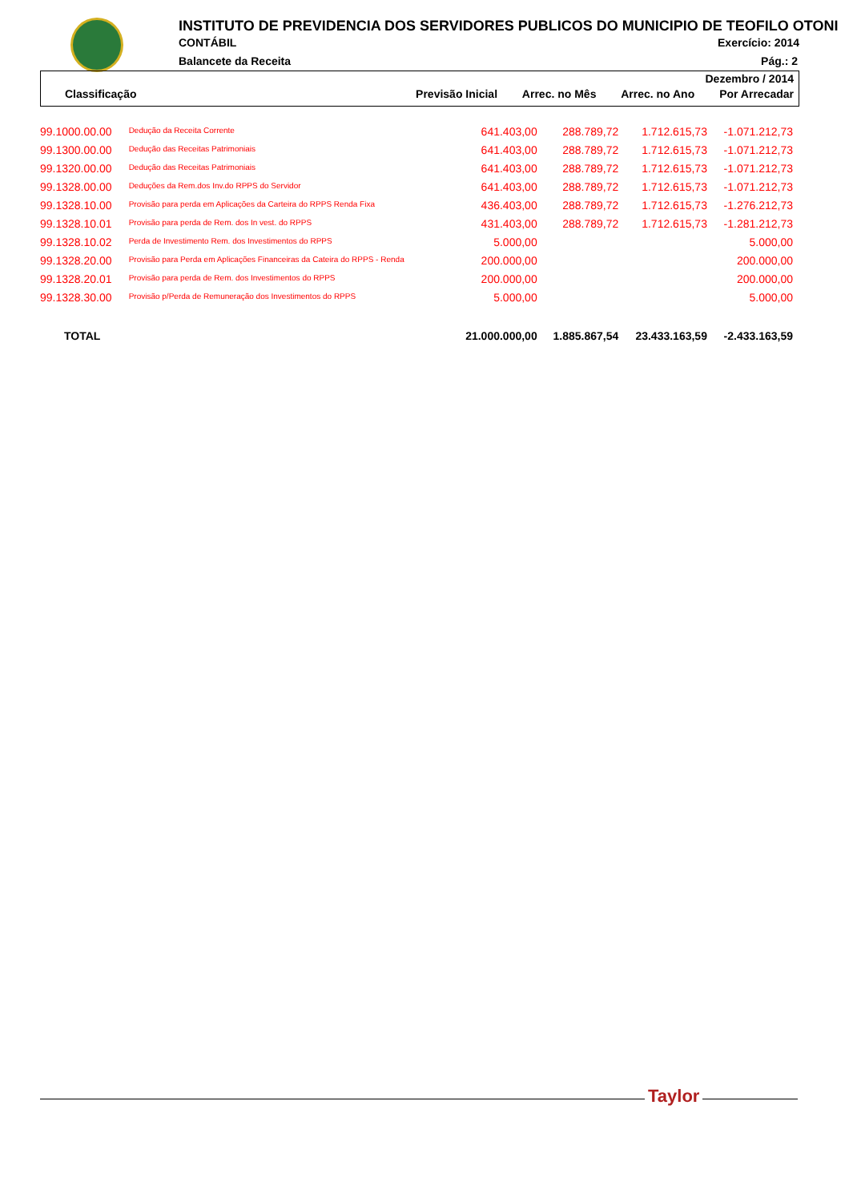INSTITUTO DE PREVIDENCIA DOS SERVIDORES PUBLICOS DO MUNICIPIO DE TEOFILO OTONI
CONTÁBIL Exercício: 2014
Balancete da Receita Pág.: 2
Dezembro / 2014
| Classificação | Previsão Inicial | Arrec. no Mês | Arrec. no Ano | Por Arrecadar |
| --- | --- | --- | --- | --- |
| 99.1000.00.00 | Dedução da Receita Corrente | 641.403,00 | 288.789,72 | 1.712.615,73 | -1.071.212,73 |
| 99.1300.00.00 | Dedução das Receitas Patrimoniais | 641.403,00 | 288.789,72 | 1.712.615,73 | -1.071.212,73 |
| 99.1320.00.00 | Dedução das Receitas Patrimoniais | 641.403,00 | 288.789,72 | 1.712.615,73 | -1.071.212,73 |
| 99.1328.00.00 | Deduções da Rem.dos Inv.do RPPS do Servidor | 641.403,00 | 288.789,72 | 1.712.615,73 | -1.071.212,73 |
| 99.1328.10.00 | Provisão para perda em Aplicações da Carteira do RPPS Renda Fixa | 436.403,00 | 288.789,72 | 1.712.615,73 | -1.276.212,73 |
| 99.1328.10.01 | Provisão para perda de Rem. dos In vest. do RPPS | 431.403,00 | 288.789,72 | 1.712.615,73 | -1.281.212,73 |
| 99.1328.10.02 | Perda de Investimento Rem. dos Investimentos do RPPS | 5.000,00 | | | 5.000,00 |
| 99.1328.20.00 | Provisão para Perda em Aplicações Financeiras da Cateira do RPPS - Renda | 200.000,00 | | | 200.000,00 |
| 99.1328.20.01 | Provisão para perda de Rem. dos Investimentos do RPPS | 200.000,00 | | | 200.000,00 |
| 99.1328.30.00 | Provisão p/Perda de Remuneração dos Investimentos do RPPS | 5.000,00 | | | 5.000,00 |
| TOTAL | | 21.000.000,00 | 1.885.867,54 | 23.433.163,59 | -2.433.163,59 |
Taylor